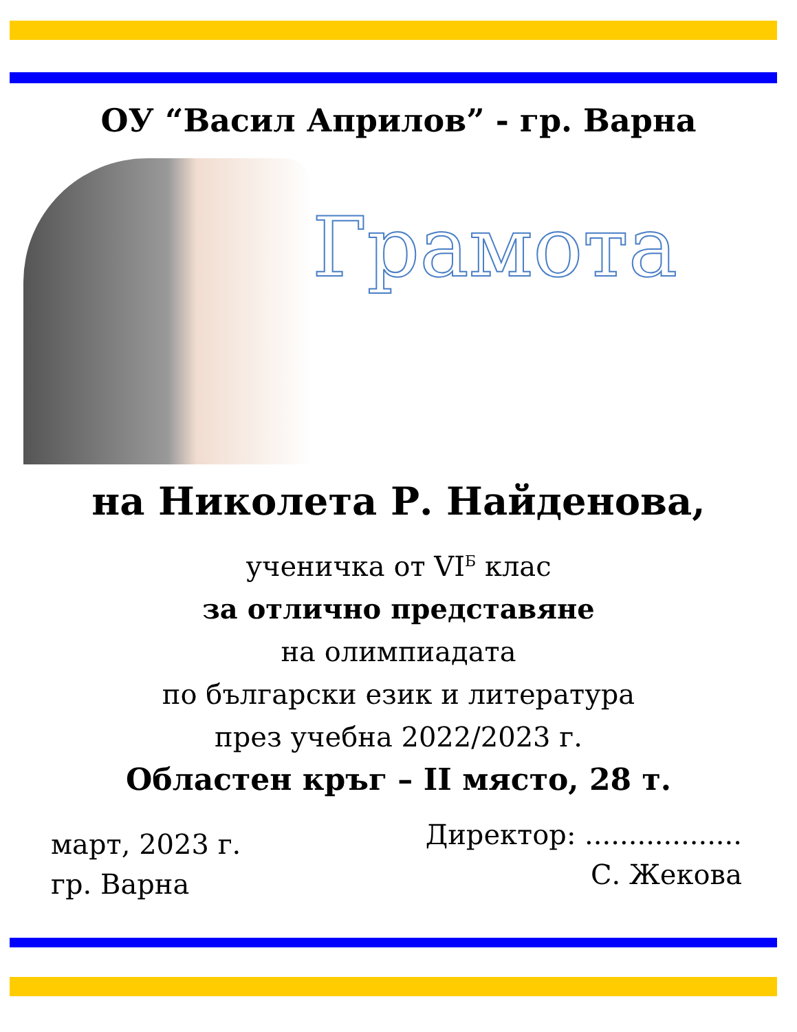ОУ “Васил Априлов” - гр. Варна
Грамота
на Николета Р. Найденова,
ученичка от VI<sup>Б</sup> клас
за отлично представяне
на олимпиадата
по български език и литература
през учебна 2022/2023 г.
Областен кръг – II място, 28 т.
март, 2023 г.
гр. Варна
Директор: ..................
С. Жекова